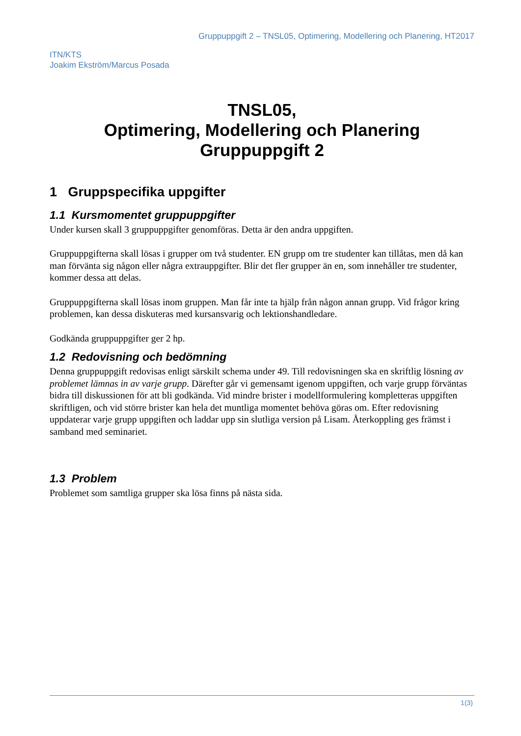Gruppuppgift 2 – TNSL05, Optimering, Modellering och Planering, HT2017
ITN/KTS
Joakim Ekström/Marcus Posada
TNSL05,
Optimering, Modellering och Planering
Gruppuppgift 2
1 Gruppspecifika uppgifter
1.1 Kursmomentet gruppuppgifter
Under kursen skall 3 gruppuppgifter genomföras. Detta är den andra uppgiften.
Gruppuppgifterna skall lösas i grupper om två studenter. EN grupp om tre studenter kan tillåtas, men då kan man förvänta sig någon eller några extrauppgifter. Blir det fler grupper än en, som innehåller tre studenter, kommer dessa att delas.
Gruppuppgifterna skall lösas inom gruppen. Man får inte ta hjälp från någon annan grupp. Vid frågor kring problemen, kan dessa diskuteras med kursansvarig och lektionshandledare.
Godkända gruppuppgifter ger 2 hp.
1.2 Redovisning och bedömning
Denna gruppuppgift redovisas enligt särskilt schema under 49. Till redovisningen ska en skriftlig lösning av problemet lämnas in av varje grupp. Därefter går vi gemensamt igenom uppgiften, och varje grupp förväntas bidra till diskussionen för att bli godkända. Vid mindre brister i modellformulering kompletteras uppgiften skriftligen, och vid större brister kan hela det muntliga momentet behöva göras om. Efter redovisning uppdaterar varje grupp uppgiften och laddar upp sin slutliga version på Lisam. Återkoppling ges främst i samband med seminariet.
1.3 Problem
Problemet som samtliga grupper ska lösa finns på nästa sida.
1(3)